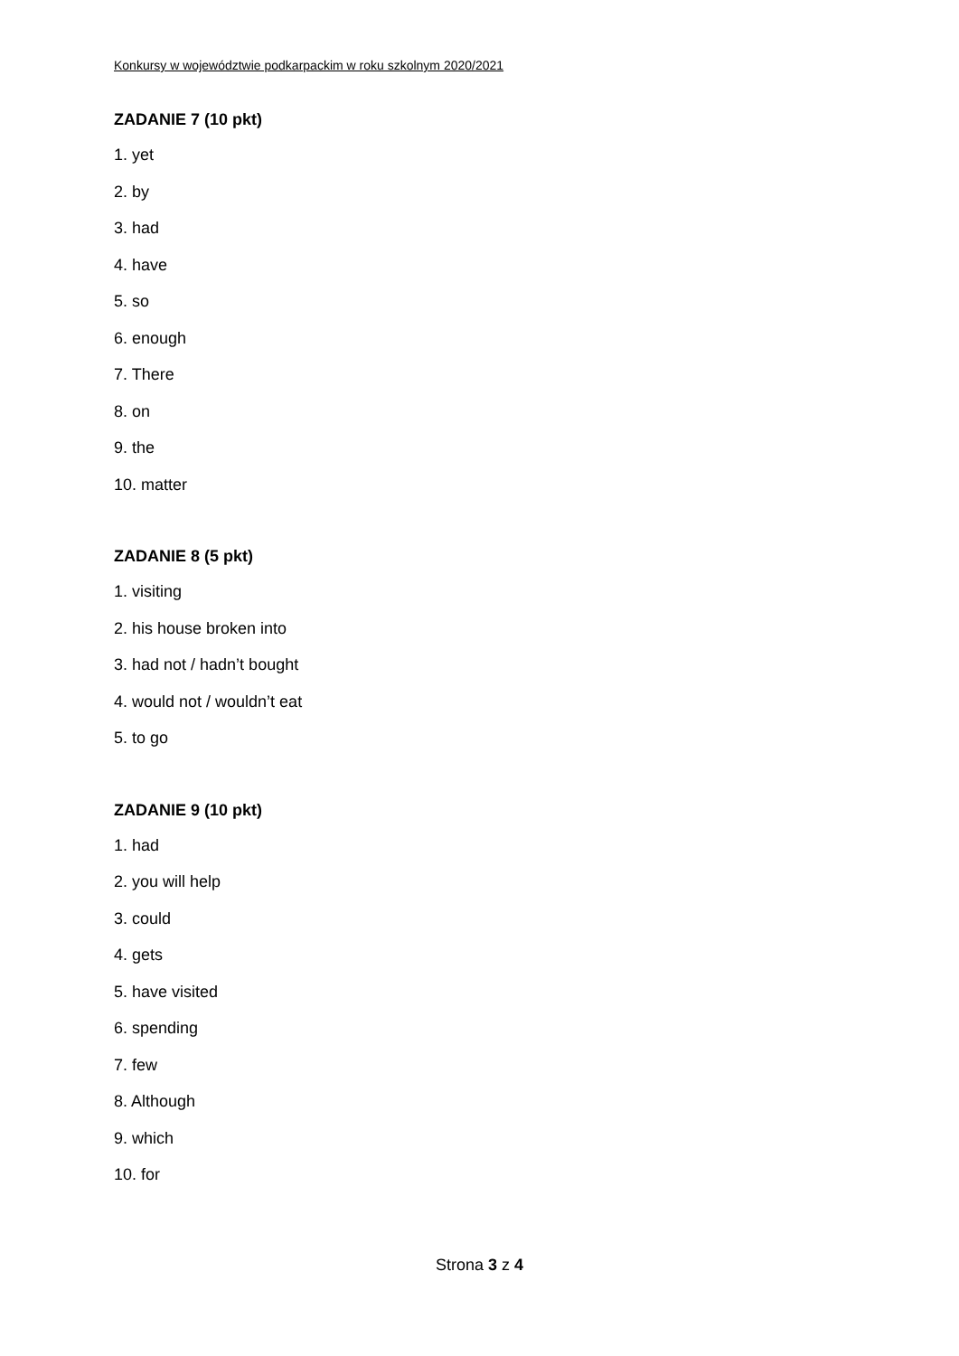Konkursy w województwie podkarpackim w roku szkolnym 2020/2021
ZADANIE 7 (10 pkt)
1. yet
2. by
3. had
4. have
5. so
6. enough
7. There
8. on
9. the
10. matter
ZADANIE 8 (5 pkt)
1. visiting
2. his house broken into
3. had not / hadn’t bought
4. would not / wouldn’t eat
5. to go
ZADANIE 9 (10 pkt)
1. had
2. you will help
3. could
4. gets
5. have visited
6. spending
7. few
8. Although
9. which
10. for
Strona 3 z 4